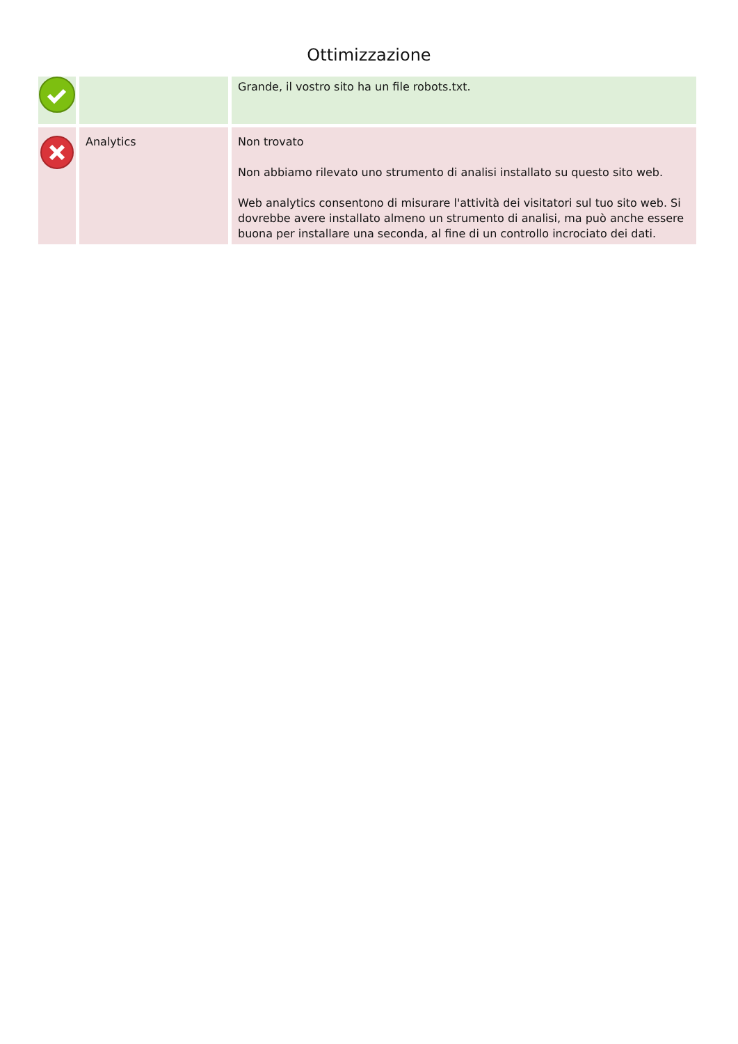Ottimizzazione
| | | Grande, il vostro sito ha un file robots.txt. |
| | Analytics | Non trovato Non abbiamo rilevato uno strumento di analisi installato su questo sito web. Web analytics consentono di misurare l'attività dei visitatori sul tuo sito web. Si dovrebbe avere installato almeno un strumento di analisi, ma può anche essere buona per installare una seconda, al fine di un controllo incrociato dei dati. |